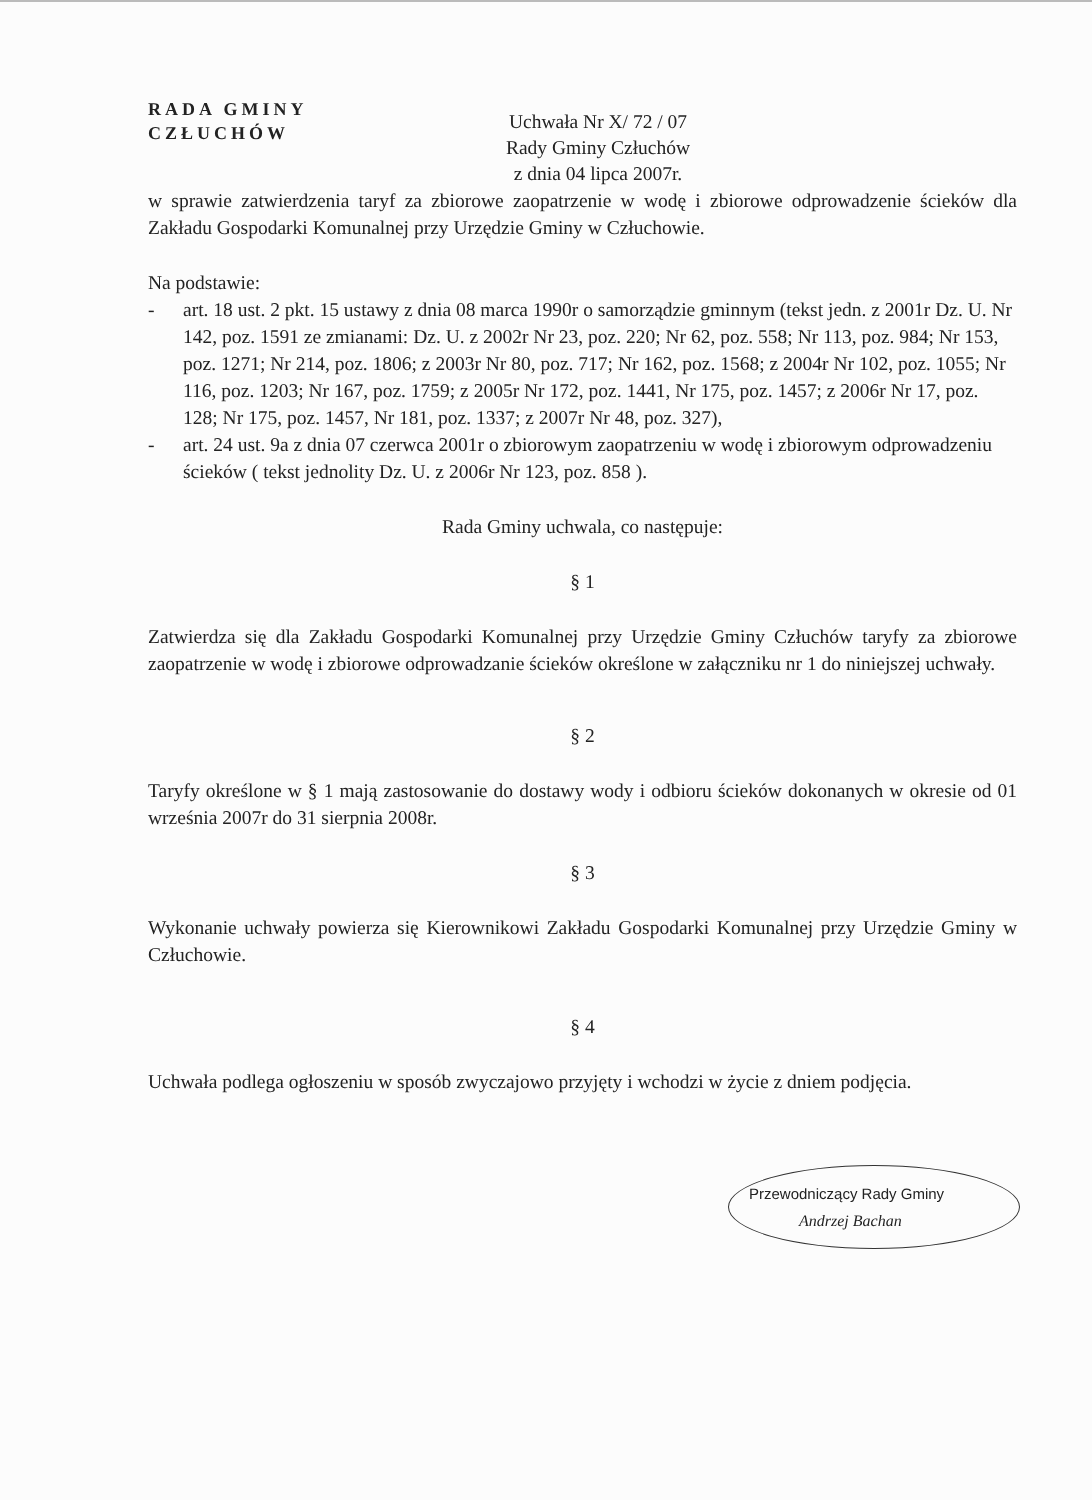RADA GMINY
CZŁUCHÓW
Uchwała Nr X/ 72 / 07
Rady Gminy Człuchów
z dnia 04 lipca 2007r.
w sprawie zatwierdzenia taryf za zbiorowe zaopatrzenie w wodę i zbiorowe odprowadzenie ścieków dla Zakładu Gospodarki Komunalnej przy Urzędzie Gminy w Człuchowie.
Na podstawie:
- art. 18 ust. 2 pkt. 15 ustawy z dnia 08 marca 1990r o samorządzie gminnym (tekst jedn. z 2001r Dz. U. Nr 142, poz. 1591 ze zmianami: Dz. U. z 2002r Nr 23, poz. 220; Nr 62, poz. 558; Nr 113, poz. 984; Nr 153, poz. 1271; Nr 214, poz. 1806; z 2003r Nr 80, poz. 717; Nr 162, poz. 1568; z 2004r Nr 102, poz. 1055; Nr 116, poz. 1203; Nr 167, poz. 1759; z 2005r Nr 172, poz. 1441, Nr 175, poz. 1457; z 2006r Nr 17, poz. 128; Nr 175, poz. 1457, Nr 181, poz. 1337; z 2007r Nr 48, poz. 327),
- art. 24 ust. 9a z dnia 07 czerwca 2001r o zbiorowym zaopatrzeniu w wodę i zbiorowym odprowadzeniu ścieków ( tekst jednolity Dz. U. z 2006r Nr 123, poz. 858 ).
Rada Gminy uchwala, co następuje:
§ 1
Zatwierdza się dla Zakładu Gospodarki Komunalnej przy Urzędzie Gminy Człuchów taryfy za zbiorowe zaopatrzenie w wodę i zbiorowe odprowadzanie ścieków określone w załączniku nr 1 do niniejszej uchwały.
§ 2
Taryfy określone w § 1 mają zastosowanie do dostawy wody i odbioru ścieków dokonanych w okresie od 01 września 2007r do 31 sierpnia 2008r.
§ 3
Wykonanie uchwały powierza się Kierownikowi Zakładu Gospodarki Komunalnej przy Urzędzie Gminy w Człuchowie.
§ 4
Uchwała podlega ogłoszeniu w sposób zwyczajowo przyjęty i wchodzi w życie z dniem podjęcia.
Przewodniczący Rady Gminy
Andrzej Bachan